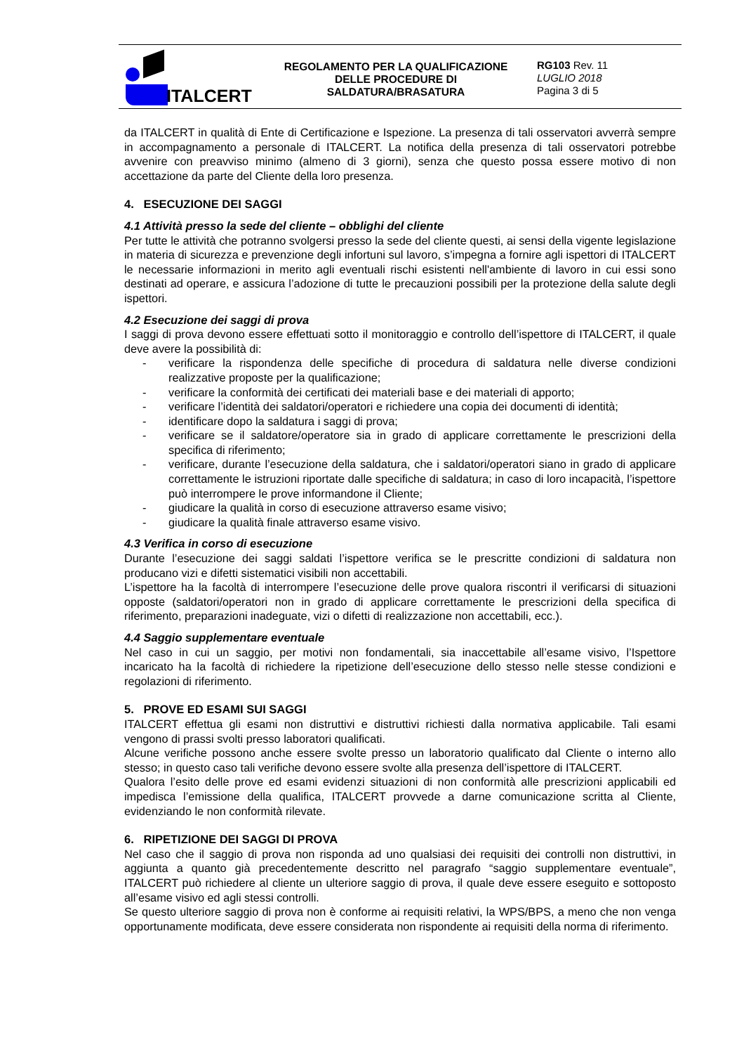ITALCERT
REGOLAMENTO PER LA QUALIFICAZIONE
DELLE PROCEDURE DI SALDATURA/BRASATURA
RG103 Rev. 11
LUGLIO 2018
Pagina 3 di 5
da ITALCERT in qualità di Ente di Certificazione e Ispezione. La presenza di tali osservatori avverrà sempre in accompagnamento a personale di ITALCERT. La notifica della presenza di tali osservatori potrebbe avvenire con preavviso minimo (almeno di 3 giorni), senza che questo possa essere motivo di non accettazione da parte del Cliente della loro presenza.
4. ESECUZIONE DEI SAGGI
4.1 Attività presso la sede del cliente – obblighi del cliente
Per tutte le attività che potranno svolgersi presso la sede del cliente questi, ai sensi della vigente legislazione in materia di sicurezza e prevenzione degli infortuni sul lavoro, s’impegna a fornire agli ispettori di ITALCERT le necessarie informazioni in merito agli eventuali rischi esistenti nell'ambiente di lavoro in cui essi sono destinati ad operare, e assicura l’adozione di tutte le precauzioni possibili per la protezione della salute degli ispettori.
4.2 Esecuzione dei saggi di prova
I saggi di prova devono essere effettuati sotto il monitoraggio e controllo dell’ispettore di ITALCERT, il quale deve avere la possibilità di:
- verificare la rispondenza delle specifiche di procedura di saldatura nelle diverse condizioni realizzative proposte per la qualificazione;
- verificare la conformità dei certificati dei materiali base e dei materiali di apporto;
- verificare l’identità dei saldatori/operatori e richiedere una copia dei documenti di identità;
- identificare dopo la saldatura i saggi di prova;
- verificare se il saldatore/operatore sia in grado di applicare correttamente le prescrizioni della specifica di riferimento;
- verificare, durante l’esecuzione della saldatura, che i saldatori/operatori siano in grado di applicare correttamente le istruzioni riportate dalle specifiche di saldatura; in caso di loro incapacità, l’ispettore può interrompere le prove informandone il Cliente;
- giudicare la qualità in corso di esecuzione attraverso esame visivo;
- giudicare la qualità finale attraverso esame visivo.
4.3 Verifica in corso di esecuzione
Durante l’esecuzione dei saggi saldati l’ispettore verifica se le prescritte condizioni di saldatura non producano vizi e difetti sistematici visibili non accettabili.
L’ispettore ha la facoltà di interrompere l’esecuzione delle prove qualora riscontri il verificarsi di situazioni opposte (saldatori/operatori non in grado di applicare correttamente le prescrizioni della specifica di riferimento, preparazioni inadeguate, vizi o difetti di realizzazione non accettabili, ecc.).
4.4 Saggio supplementare eventuale
Nel caso in cui un saggio, per motivi non fondamentali, sia inaccettabile all’esame visivo, l’Ispettore incaricato ha la facoltà di richiedere la ripetizione dell’esecuzione dello stesso nelle stesse condizioni e regolazioni di riferimento.
5. PROVE ED ESAMI SUI SAGGI
ITALCERT effettua gli esami non distruttivi e distruttivi richiesti dalla normativa applicabile. Tali esami vengono di prassi svolti presso laboratori qualificati.
Alcune verifiche possono anche essere svolte presso un laboratorio qualificato dal Cliente o interno allo stesso; in questo caso tali verifiche devono essere svolte alla presenza dell’ispettore di ITALCERT.
Qualora l’esito delle prove ed esami evidenzi situazioni di non conformità alle prescrizioni applicabili ed impedisca l’emissione della qualifica, ITALCERT provvede a darne comunicazione scritta al Cliente, evidenziando le non conformità rilevate.
6. RIPETIZIONE DEI SAGGI DI PROVA
Nel caso che il saggio di prova non risponda ad uno qualsiasi dei requisiti dei controlli non distruttivi, in aggiunta a quanto già precedentemente descritto nel paragrafo “saggio supplementare eventuale”, ITALCERT può richiedere al cliente un ulteriore saggio di prova, il quale deve essere eseguito e sottoposto all’esame visivo ed agli stessi controlli.
Se questo ulteriore saggio di prova non è conforme ai requisiti relativi, la WPS/BPS, a meno che non venga opportunamente modificata, deve essere considerata non rispondente ai requisiti della norma di riferimento.